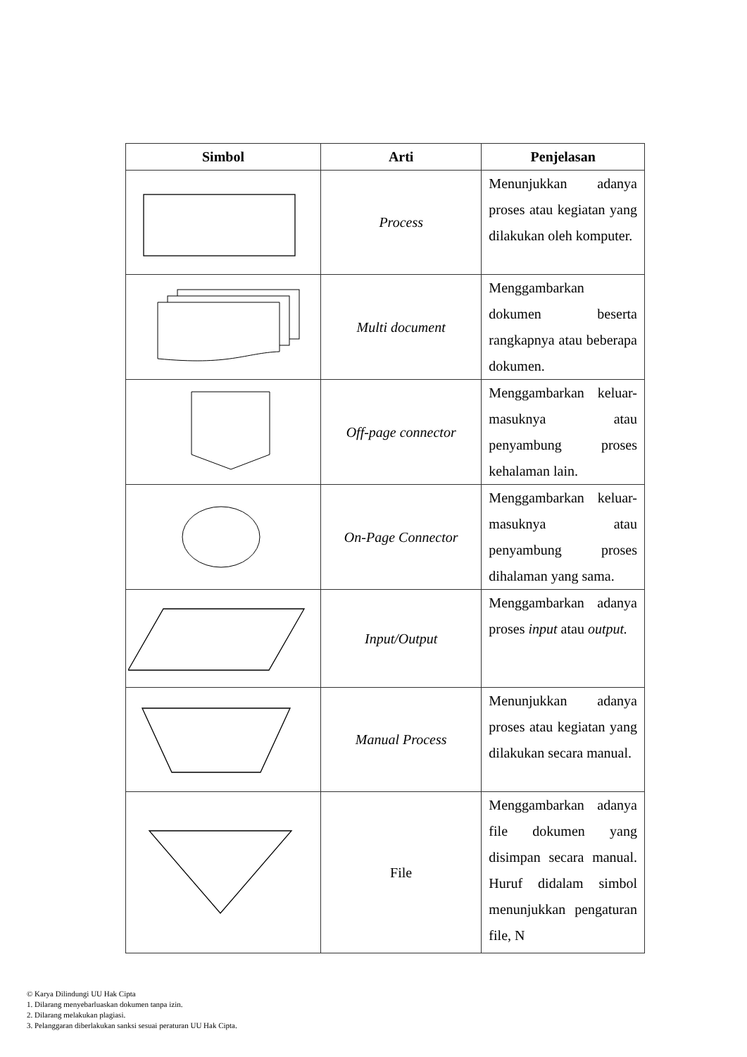| Simbol | Arti | Penjelasan |
| --- | --- | --- |
| | Process | Menunjukkan adanya proses atau kegiatan yang dilakukan oleh komputer. |
| | Multi document | Menggambarkan dokumen beserta rangkapnya atau beberapa dokumen. |
| | Off-page connector | Menggambarkan keluar-masuknya atau penyambung proses kehalaman lain. |
| | On-Page Connector | Menggambarkan keluar-masuknya atau penyambung proses dihalaman yang sama. |
| | Input/Output | Menggambarkan adanya proses input atau output. |
| | Manual Process | Menunjukkan adanya proses atau kegiatan yang dilakukan secara manual. |
| | File | Menggambarkan adanya file dokumen yang disimpan secara manual. Huruf didalam simbol menunjukkan pengaturan file, N |
© Karya Dilindungi UU Hak Cipta
1. Dilarang menyebarluaskan dokumen tanpa izin.
2. Dilarang melakukan plagiasi.
3. Pelanggaran diberlakukan sanksi sesuai peraturan UU Hak Cipta.